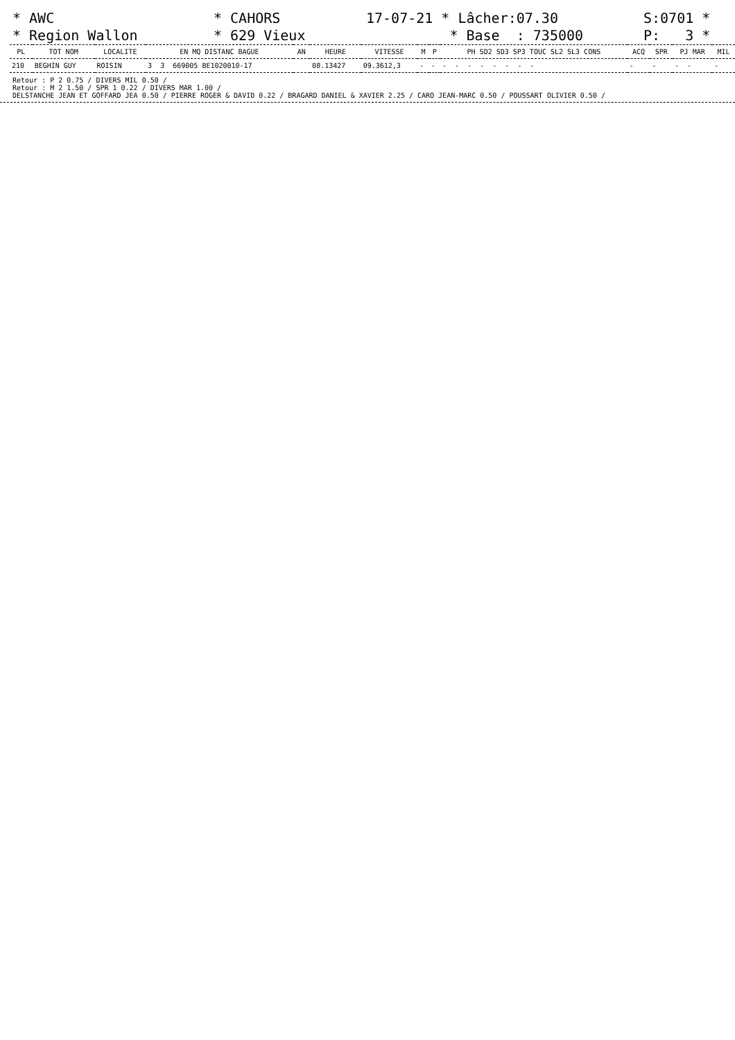* AWC * Region Wallon
* CAHORS * 629 Vieux
17-07-21 * Lâcher:07.30 * Base : 735000
S:0701 * P: 3 *
| PL | TOT NOM | LOCALITE | EN MQ DISTANC BAGUE | AN | HEURE | VITESSE | M | P | PH SD2 SD3 SP3 TOUC SL2 SL3 CONS | ACQ | SPR | PJ MAR | MIL |
| --- | --- | --- | --- | --- | --- | --- | --- | --- | --- | --- | --- | --- | --- |
| 210 | BEGHIN GUY | ROISIN | 3 3 669005 BE1020010-17 | | 08.13427 | 09.3612,3 | - | - | - - - - - - - - | - | - | - - | - |
Retour : P 2 0.75 / DIVERS MIL 0.50 /
Retour : M 2 1.50 / SPR 1 0.22 / DIVERS MAR 1.00 /
DELSTANCHE JEAN ET GOFFARD JEA 0.50 / PIERRE ROGER & DAVID 0.22 / BRAGARD DANIEL & XAVIER 2.25 / CARO JEAN-MARC 0.50 / POUSSART OLIVIER 0.50 /